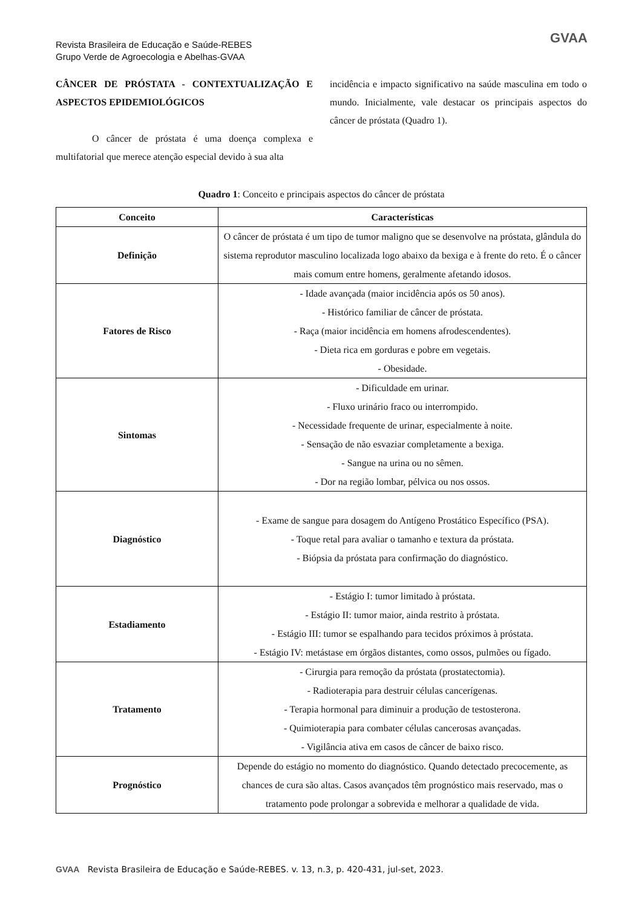Revista Brasileira de Educação e Saúde-REBES
Grupo Verde de Agroecologia e Abelhas-GVAA
GVAA
CÂNCER DE PRÓSTATA - CONTEXTUALIZAÇÃO E ASPECTOS EPIDEMIOLÓGICOS
O câncer de próstata é uma doença complexa e multifatorial que merece atenção especial devido à sua alta
incidência e impacto significativo na saúde masculina em todo o mundo. Inicialmente, vale destacar os principais aspectos do câncer de próstata (Quadro 1).
Quadro 1: Conceito e principais aspectos do câncer de próstata
| Conceito | Características |
| --- | --- |
| Definição | O câncer de próstata é um tipo de tumor maligno que se desenvolve na próstata, glândula do sistema reprodutor masculino localizada logo abaixo da bexiga e à frente do reto. É o câncer mais comum entre homens, geralmente afetando idosos. |
| Fatores de Risco | - Idade avançada (maior incidência após os 50 anos). - Histórico familiar de câncer de próstata. - Raça (maior incidência em homens afrodescendentes). - Dieta rica em gorduras e pobre em vegetais. - Obesidade. |
| Sintomas | - Dificuldade em urinar. - Fluxo urinário fraco ou interrompido. - Necessidade frequente de urinar, especialmente à noite. - Sensação de não esvaziar completamente a bexiga. - Sangue na urina ou no sêmen. - Dor na região lombar, pélvica ou nos ossos. |
| Diagnóstico | - Exame de sangue para dosagem do Antígeno Prostático Específico (PSA). - Toque retal para avaliar o tamanho e textura da próstata. - Biópsia da próstata para confirmação do diagnóstico. |
| Estadiamento | - Estágio I: tumor limitado à próstata. - Estágio II: tumor maior, ainda restrito à próstata. - Estágio III: tumor se espalhando para tecidos próximos à próstata. - Estágio IV: metástase em órgãos distantes, como ossos, pulmões ou fígado. |
| Tratamento | - Cirurgia para remoção da próstata (prostatectomia). - Radioterapia para destruir células cancerígenas. - Terapia hormonal para diminuir a produção de testosterona. - Quimioterapia para combater células cancerosas avançadas. - Vigilância ativa em casos de câncer de baixo risco. |
| Prognóstico | Depende do estágio no momento do diagnóstico. Quando detectado precocemente, as chances de cura são altas. Casos avançados têm prognóstico mais reservado, mas o tratamento pode prolongar a sobrevida e melhorar a qualidade de vida. |
GVAA Revista Brasileira de Educação e Saúde-REBES. v. 13, n.3, p. 420-431, jul-set, 2023.